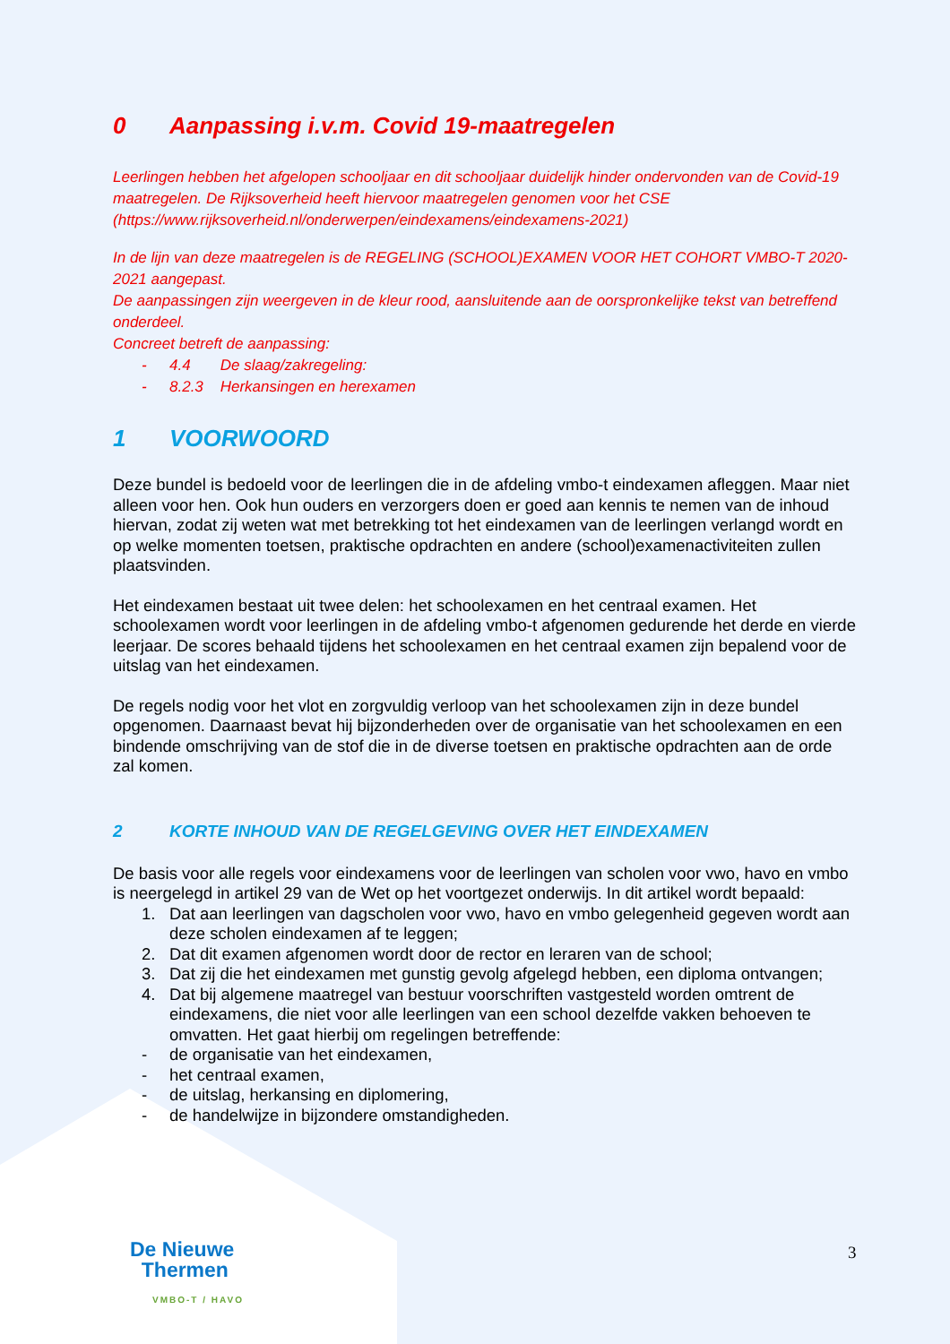0 Aanpassing i.v.m. Covid 19-maatregelen
Leerlingen hebben het afgelopen schooljaar en dit schooljaar duidelijk hinder ondervonden van de Covid-19 maatregelen. De Rijksoverheid heeft hiervoor maatregelen genomen voor het CSE (https://www.rijksoverheid.nl/onderwerpen/eindexamens/eindexamens-2021)
In de lijn van deze maatregelen is de REGELING (SCHOOL)EXAMEN VOOR HET COHORT VMBO-T 2020-2021 aangepast.
De aanpassingen zijn weergeven in de kleur rood, aansluitende aan de oorspronkelijke tekst van betreffend onderdeel.
Concreet betreft de aanpassing:
- 4.4 De slaag/zakregeling:
- 8.2.3 Herkansingen en herexamen
1 VOORWOORD
Deze bundel is bedoeld voor de leerlingen die in de afdeling vmbo-t eindexamen afleggen. Maar niet alleen voor hen. Ook hun ouders en verzorgers doen er goed aan kennis te nemen van de inhoud hiervan, zodat zij weten wat met betrekking tot het eindexamen van de leerlingen verlangd wordt en op welke momenten toetsen, praktische opdrachten en andere (school)examenactiviteiten zullen plaatsvinden.
Het eindexamen bestaat uit twee delen: het schoolexamen en het centraal examen. Het schoolexamen wordt voor leerlingen in de afdeling vmbo-t afgenomen gedurende het derde en vierde leerjaar. De scores behaald tijdens het schoolexamen en het centraal examen zijn bepalend voor de uitslag van het eindexamen.
De regels nodig voor het vlot en zorgvuldig verloop van het schoolexamen zijn in deze bundel opgenomen. Daarnaast bevat hij bijzonderheden over de organisatie van het schoolexamen en een bindende omschrijving van de stof die in de diverse toetsen en praktische opdrachten aan de orde zal komen.
2 KORTE INHOUD VAN DE REGELGEVING OVER HET EINDEXAMEN
De basis voor alle regels voor eindexamens voor de leerlingen van scholen voor vwo, havo en vmbo is neergelegd in artikel 29 van de Wet op het voortgezet onderwijs. In dit artikel wordt bepaald:
1. Dat aan leerlingen van dagscholen voor vwo, havo en vmbo gelegenheid gegeven wordt aan deze scholen eindexamen af te leggen;
2. Dat dit examen afgenomen wordt door de rector en leraren van de school;
3. Dat zij die het eindexamen met gunstig gevolg afgelegd hebben, een diploma ontvangen;
4. Dat bij algemene maatregel van bestuur voorschriften vastgesteld worden omtrent de eindexamens, die niet voor alle leerlingen van een school dezelfde vakken behoeven te omvatten. Het gaat hierbij om regelingen betreffende:
- de organisatie van het eindexamen,
- het centraal examen,
- de uitslag, herkansing en diplomering,
- de handelwijze in bijzondere omstandigheden.
De Nieuwe
Thermen
VMBO-T / HAVO
3